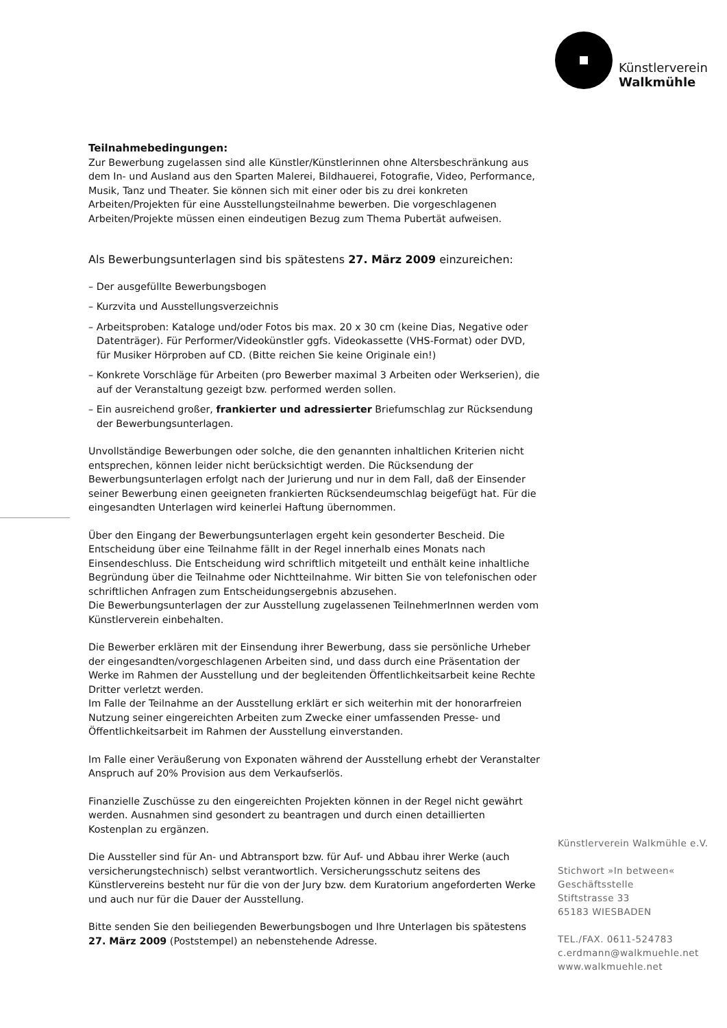Künstlerverein
Walkmühle
Teilnahmebedingungen:
Zur Bewerbung zugelassen sind alle Künstler/Künstlerinnen ohne Altersbeschränkung aus dem In- und Ausland aus den Sparten Malerei, Bildhauerei, Fotografie, Video, Performance, Musik, Tanz und Theater. Sie können sich mit einer oder bis zu drei konkreten Arbeiten/Projekten für eine Ausstellungsteilnahme bewerben. Die vorgeschlagenen Arbeiten/Projekte müssen einen eindeutigen Bezug zum Thema Pubertät aufweisen.
Als Bewerbungsunterlagen sind bis spätestens 27. März 2009 einzureichen:
– Der ausgefüllte Bewerbungsbogen
– Kurzvita und Ausstellungsverzeichnis
– Arbeitsproben: Kataloge und/oder Fotos bis max. 20 x 30 cm (keine Dias, Negative oder Datenträger). Für Performer/Videokünstler ggfs. Videokassette (VHS-Format) oder DVD, für Musiker Hörproben auf CD. (Bitte reichen Sie keine Originale ein!)
– Konkrete Vorschläge für Arbeiten (pro Bewerber maximal 3 Arbeiten oder Werkserien), die auf der Veranstaltung gezeigt bzw. performed werden sollen.
– Ein ausreichend großer, frankierter und adressierter Briefumschlag zur Rücksendung der Bewerbungsunterlagen.
Unvollständige Bewerbungen oder solche, die den genannten inhaltlichen Kriterien nicht entsprechen, können leider nicht berücksichtigt werden. Die Rücksendung der Bewerbungsunterlagen erfolgt nach der Jurierung und nur in dem Fall, daß der Einsender seiner Bewerbung einen geeigneten frankierten Rücksendeumschlag beigefügt hat. Für die eingesandten Unterlagen wird keinerlei Haftung übernommen.
Über den Eingang der Bewerbungsunterlagen ergeht kein gesonderter Bescheid. Die Entscheidung über eine Teilnahme fällt in der Regel innerhalb eines Monats nach Einsendeschluss. Die Entscheidung wird schriftlich mitgeteilt und enthält keine inhaltliche Begründung über die Teilnahme oder Nichtteilnahme. Wir bitten Sie von telefonischen oder schriftlichen Anfragen zum Entscheidungsergebnis abzusehen.
Die Bewerbungsunterlagen der zur Ausstellung zugelassenen TeilnehmerInnen werden vom Künstlerverein einbehalten.
Die Bewerber erklären mit der Einsendung ihrer Bewerbung, dass sie persönliche Urheber der eingesandten/vorgeschlagenen Arbeiten sind, und dass durch eine Präsentation der Werke im Rahmen der Ausstellung und der begleitenden Öffentlichkeitsarbeit keine Rechte Dritter verletzt werden.
Im Falle der Teilnahme an der Ausstellung erklärt er sich weiterhin mit der honorarfreien Nutzung seiner eingereichten Arbeiten zum Zwecke einer umfassenden Presse- und Öffentlichkeitsarbeit im Rahmen der Ausstellung einverstanden.
Im Falle einer Veräußerung von Exponaten während der Ausstellung erhebt der Veranstalter Anspruch auf 20% Provision aus dem Verkaufserlös.
Finanzielle Zuschüsse zu den eingereichten Projekten können in der Regel nicht gewährt werden. Ausnahmen sind gesondert zu beantragen und durch einen detaillierten Kostenplan zu ergänzen.
Die Aussteller sind für An- und Abtransport bzw. für Auf- und Abbau ihrer Werke (auch versicherungstechnisch) selbst verantwortlich. Versicherungsschutz seitens des Künstlervereins besteht nur für die von der Jury bzw. dem Kuratorium angeforderten Werke und auch nur für die Dauer der Ausstellung.
Bitte senden Sie den beiliegenden Bewerbungsbogen und Ihre Unterlagen bis spätestens 27. März 2009 (Poststempel) an nebenstehende Adresse.
Künstlerverein Walkmühle e.V.
Stichwort »In between«
Geschäftsstelle
Stiftstrasse 33
65183 WIESBADEN
TEL./FAX. 0611-524783
c.erdmann@walkmuehle.net
www.walkmuehle.net